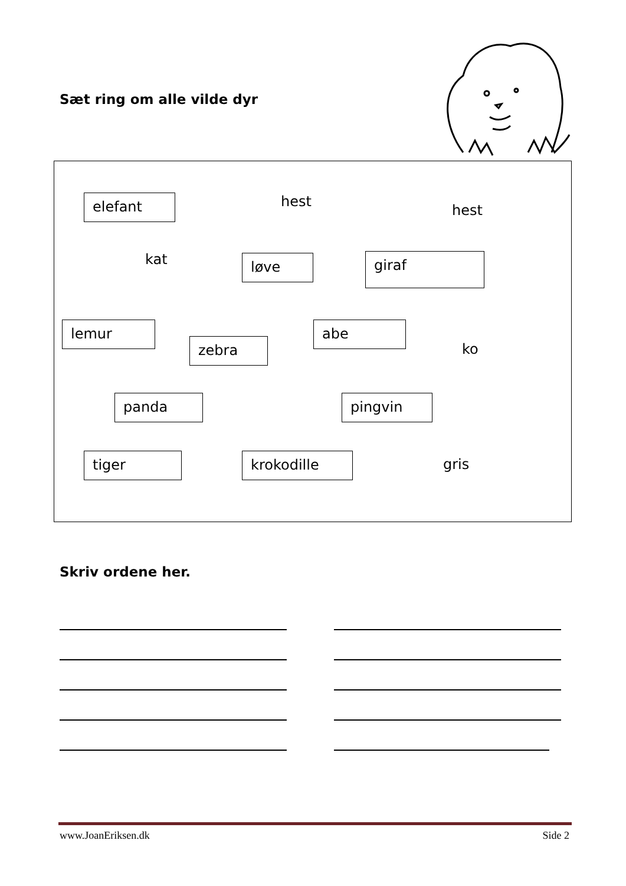Sæt ring om alle vilde dyr
elefant hest
hest
kat løve giraf
lemur
zebra
abe
ko
panda pingvin
tiger krokodille gris
Skriv ordene her.
www.JoanEriksen.dk Side 2